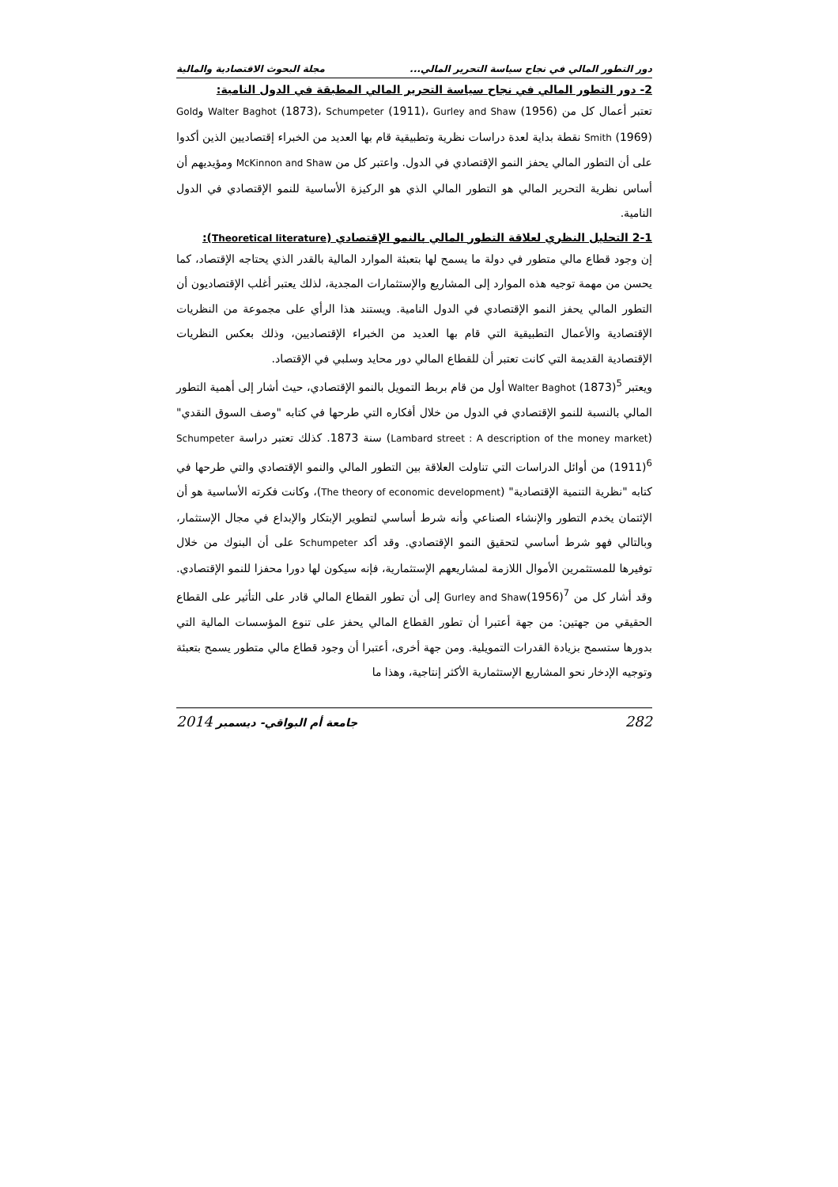دور التطور المالي في نجاح سياسة التحرير المالي... مجلة البحوث الاقتصادية والمالية
2- دور التطور المالي في نجاح سياسة التحرير المالي المطبقة في الدول النامية:
تعتبر أعمال كل من Walter Baghot (1873)، Schumpeter (1911)، Gurley and Shaw (1956) وGold Smith (1969) نقطة بداية لعدة دراسات نظرية وتطبيقية قام بها العديد من الخبراء إقتصاديين الذين أكدوا على أن التطور المالي يحفز النمو الإقتصادي في الدول. واعتبر كل من McKinnon and Shaw ومؤيديهم أن أساس نظرية التحرير المالي هو التطور المالي الذي هو الركيزة الأساسية للنمو الإقتصادي في الدول النامية.
2-1 التحليل النظري لعلاقة التطور المالي بالنمو الإقتصادي (Theoretical literature):
إن وجود قطاع مالي متطور في دولة ما يسمح لها بتعبئة الموارد المالية بالقدر الذي يحتاجه الإقتصاد، كما يحسن من مهمة توجيه هذه الموارد إلى المشاريع والإستثمارات المجدية، لذلك يعتبر أغلب الإقتصاديون أن التطور المالي يحفز النمو الإقتصادي في الدول النامية. ويستند هذا الرأي على مجموعة من النظريات الإقتصادية والأعمال التطبيقية التي قام بها العديد من الخبراء الإقتصاديين، وذلك بعكس النظريات الإقتصادية القديمة التي كانت تعتبر أن للقطاع المالي دور محايد وسلبي في الإقتصاد.
ويعتبر Walter Baghot (1873)<sup>5</sup> أول من قام بربط التمويل بالنمو الإقتصادي، حيث أشار إلى أهمية التطور المالي بالنسبة للنمو الإقتصادي في الدول من خلال أفكاره التي طرحها في كتابه "وصف السوق النقدي" (Lambard street : A description of the money market) سنة 1873. كذلك تعتبر دراسة Schumpeter (1911)<sup>6</sup> من أوائل الدراسات التي تناولت العلاقة بين التطور المالي والنمو الإقتصادي والتي طرحها في كتابه "نظرية التنمية الإقتصادية" (The theory of economic development)، وكانت فكرته الأساسية هو أن الإئتمان يخدم التطور والإنشاء الصناعي وأنه شرط أساسي لتطوير الإبتكار والإبداع في مجال الإستثمار، وبالتالي فهو شرط أساسي لتحقيق النمو الإقتصادي. وقد أكد Schumpeter على أن البنوك من خلال توفيرها للمستثمرين الأموال اللازمة لمشاريعهم الإستثمارية، فإنه سيكون لها دورا محفزا للنمو الإقتصادي. وقد أشار كل من Gurley and Shaw(1956)<sup>7</sup> إلى أن تطور القطاع المالي قادر على التأثير على القطاع الحقيقي من جهتين: من جهة أعتبرا أن تطور القطاع المالي يحفز على تنوع المؤسسات المالية التي بدورها ستسمح بزيادة القدرات التمويلية. ومن جهة أخرى، أعتبرا أن وجود قطاع مالي متطور يسمح بتعبئة وتوجيه الإدخار نحو المشاريع الإستثمارية الأكثر إنتاجية، وهذا ما
282 جامعة أم البواقي- ديسمبر 2014